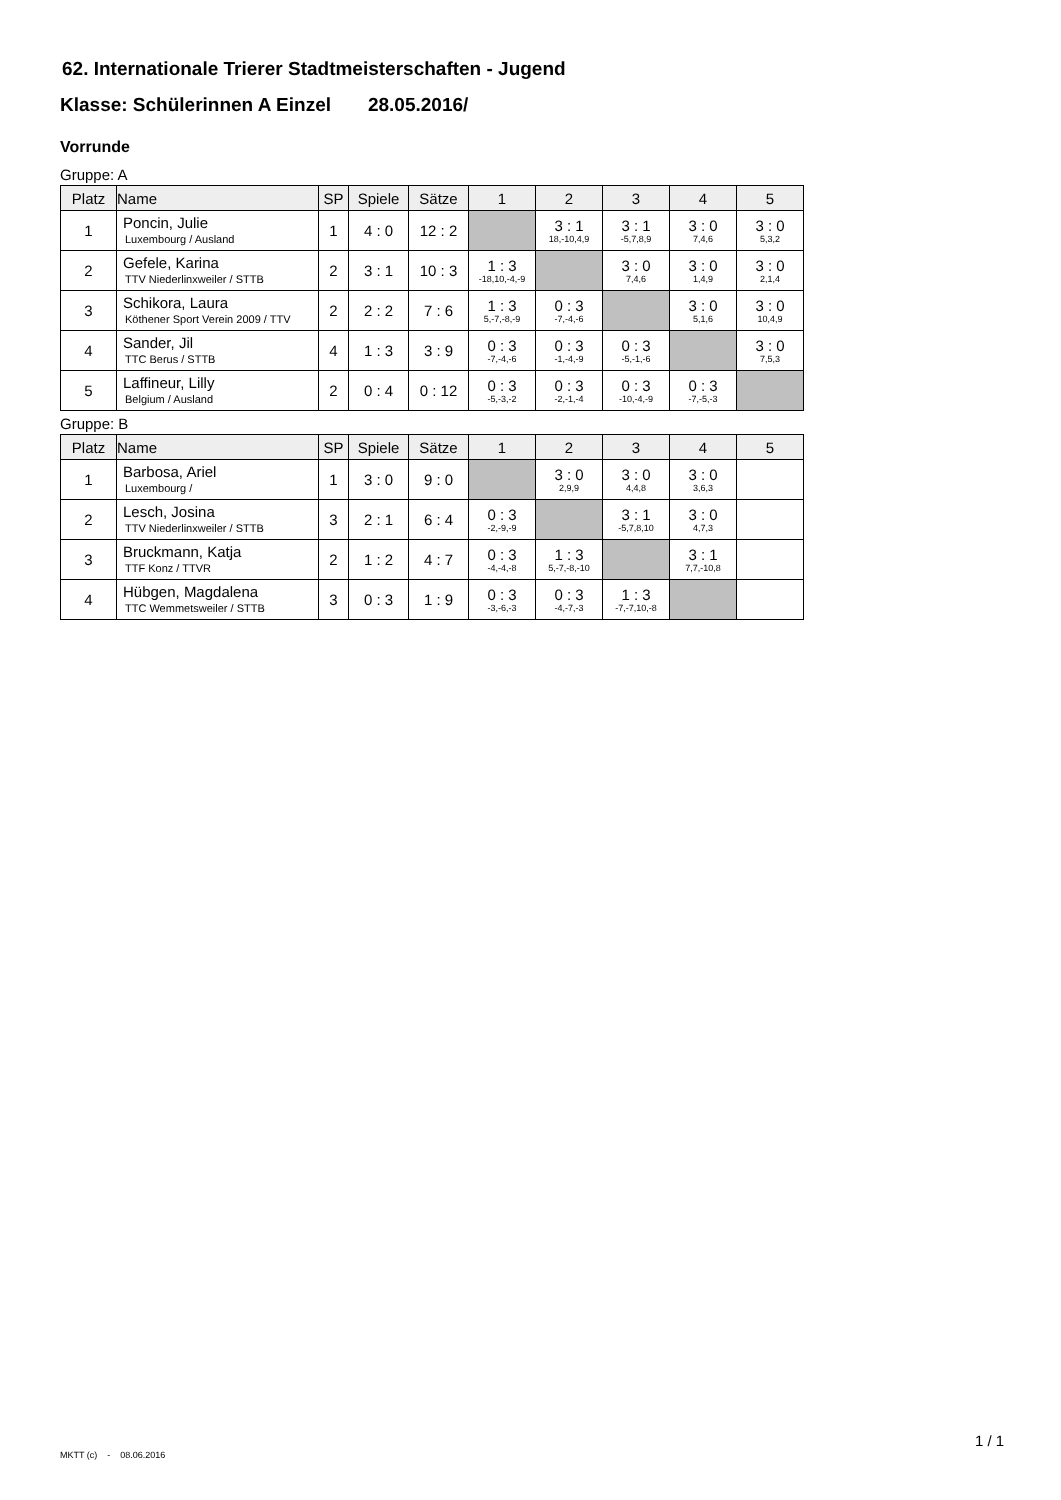62. Internationale Trierer Stadtmeisterschaften - Jugend
Klasse: Schülerinnen A Einzel 28.05.2016/
Vorrunde
Gruppe: A
| Platz | Name | SP | Spiele | Sätze | 1 | 2 | 3 | 4 | 5 |
| --- | --- | --- | --- | --- | --- | --- | --- | --- | --- |
| 1 | Poncin, Julie Luxembourg / Ausland | 1 | 4 : 0 | 12 : 2 | | 3 : 1 18,-10,4,9 | 3 : 1 -5,7,8,9 | 3 : 0 7,4,6 | 3 : 0 5,3,2 |
| 2 | Gefele, Karina TTV Niederlinxweiler / STTB | 2 | 3 : 1 | 10 : 3 | 1 : 3 -18,10,-4,-9 | | 3 : 0 7,4,6 | 3 : 0 1,4,9 | 3 : 0 2,1,4 |
| 3 | Schikora, Laura Köthener Sport Verein 2009 / TTV | 2 | 2 : 2 | 7 : 6 | 1 : 3 5,-7,-8,-9 | 0 : 3 -7,-4,-6 | | 3 : 0 5,1,6 | 3 : 0 10,4,9 |
| 4 | Sander, Jil TTC Berus / STTB | 4 | 1 : 3 | 3 : 9 | 0 : 3 -7,-4,-6 | 0 : 3 -1,-4,-9 | 0 : 3 -5,-1,-6 | | 3 : 0 7,5,3 |
| 5 | Laffineur, Lilly Belgium / Ausland | 2 | 0 : 4 | 0 : 12 | 0 : 3 -5,-3,-2 | 0 : 3 -2,-1,-4 | 0 : 3 -10,-4,-9 | 0 : 3 -7,-5,-3 | |
Gruppe: B
| Platz | Name | SP | Spiele | Sätze | 1 | 2 | 3 | 4 | 5 |
| --- | --- | --- | --- | --- | --- | --- | --- | --- | --- |
| 1 | Barbosa, Ariel Luxembourg / | 1 | 3 : 0 | 9 : 0 | | 3 : 0 2,9,9 | 3 : 0 4,4,8 | 3 : 0 3,6,3 | |
| 2 | Lesch, Josina TTV Niederlinxweiler / STTB | 3 | 2 : 1 | 6 : 4 | 0 : 3 -2,-9,-9 | | 3 : 1 -5,7,8,10 | 3 : 0 4,7,3 | |
| 3 | Bruckmann, Katja TTF Konz / TTVR | 2 | 1 : 2 | 4 : 7 | 0 : 3 -4,-4,-8 | 1 : 3 5,-7,-8,-10 | | 3 : 1 7,7,-10,8 | |
| 4 | Hübgen, Magdalena TTC Wemmetsweiler / STTB | 3 | 0 : 3 | 1 : 9 | 0 : 3 -3,-6,-3 | 0 : 3 -4,-7,-3 | 1 : 3 -7,-7,10,-8 | | |
MKTT (c) - 08.06.2016
1 / 1